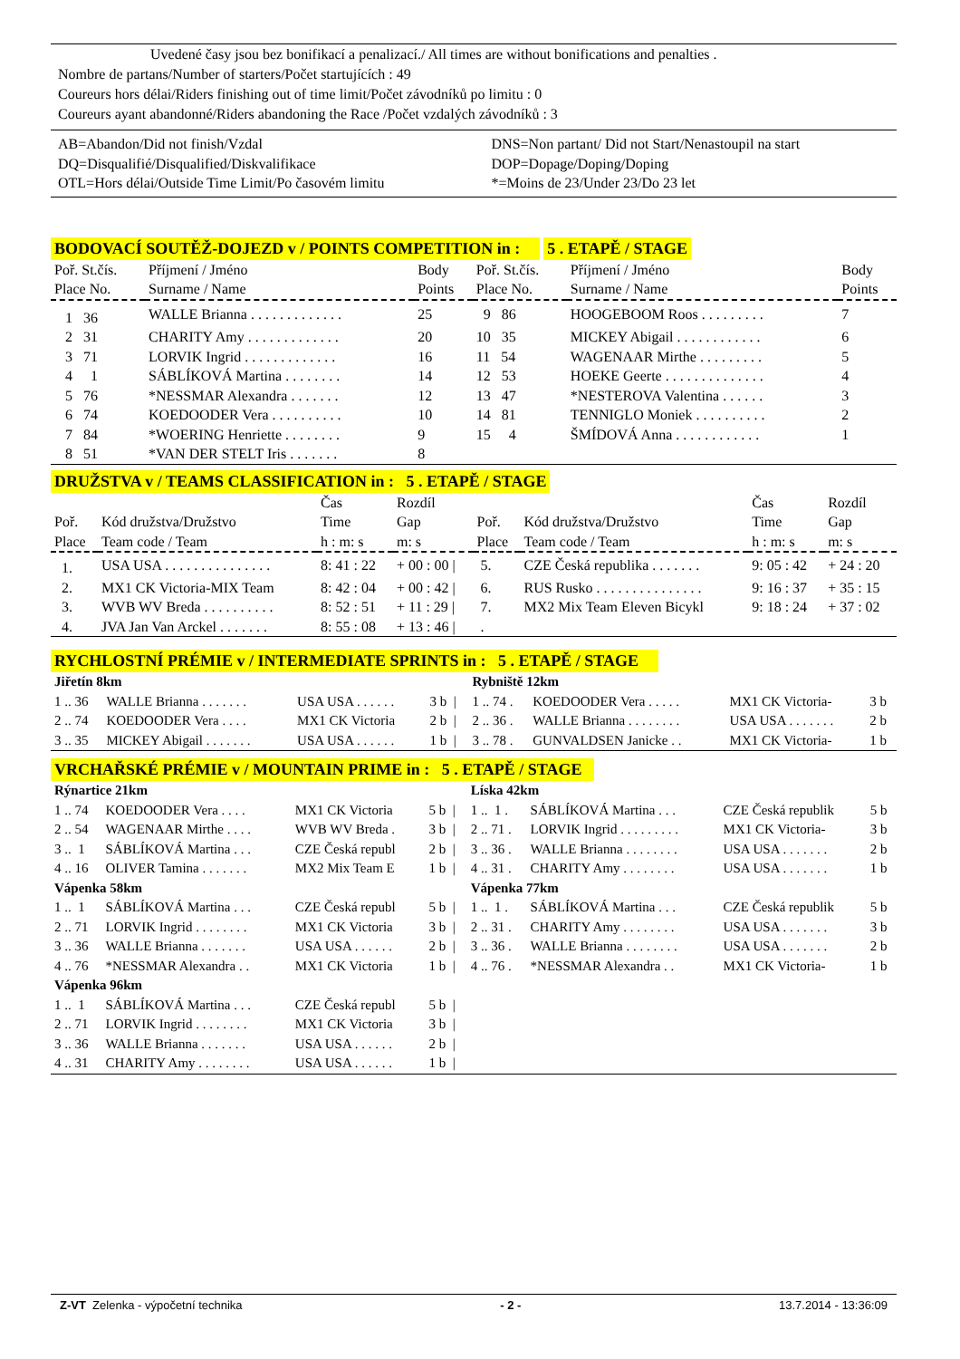Uvedené časy jsou bez bonifikací a penalizací./ All times are without bonifications and penalties .
Nombre de partans/Number of starters/Počet startujících : 49
Coureurs hors délai/Riders finishing out of time limit/Počet závodníků po limitu : 0
Coureurs ayant abandonné/Riders abandoning the Race /Počet vzdalých závodníků : 3
| AB=Abandon/Did not finish/Vzdal | DNS=Non partant/ Did not Start/Nenastoupil na start |
| DQ=Disqualifié/Disqualified/Diskvalifikace | DOP=Dopage/Doping/Doping |
| OTL=Hors délai/Outside Time Limit/Po časovém limitu | *=Moins de 23/Under 23/Do 23 let |
BODOVACÍ SOUTĚŽ-DOJEZD v / POINTS COMPETITION in : 5 . ETAPĚ / STAGE
| Poř. St.čís. Place No. | Příjmení / Jméno Surname / Name | Body Points | Poř. St.čís. Place No. | Příjmení / Jméno Surname / Name | Body Points |
| --- | --- | --- | --- | --- | --- |
| 1 36 | WALLE Brianna . . . . . . . . . . . . . | 25 | 9 86 | HOOGEBOOM Roos . . . . . . . . . | 7 |
| 2 31 | CHARITY Amy . . . . . . . . . . . . . | 20 | 10 35 | MICKEY Abigail . . . . . . . . . . . . | 6 |
| 3 71 | LORVIK Ingrid . . . . . . . . . . . . . | 16 | 11 54 | WAGENAAR Mirthe . . . . . . . . . | 5 |
| 4 1 | SÁBLÍKOVÁ Martina . . . . . . . . | 14 | 12 53 | HOEKE Geerte . . . . . . . . . . . . . . | 4 |
| 5 76 | *NESSMAR Alexandra . . . . . . . | 12 | 13 47 | *NESTEROVA Valentina . . . . . . | 3 |
| 6 74 | KOEDOODER Vera . . . . . . . . . . | 10 | 14 81 | TENNIGLO Moniek . . . . . . . . . . | 2 |
| 7 84 | *WOERING Henriette . . . . . . . . | 9 | 15 4 | ŠMÍDOVÁ Anna . . . . . . . . . . . . | 1 |
| 8 51 | *VAN DER STELT Iris . . . . . . . | 8 | | | |
DRUŽSTVA v / TEAMS CLASSIFICATION in : 5 . ETAPĚ / STAGE
| Poř. Place | Kód družstva/Družstvo Team code / Team | Čas Time h : m: s | Rozdíl Gap m: s | Poř. Place | Kód družstva/Družstvo Team code / Team | Čas Time h : m: s | Rozdíl Gap m: s |
| --- | --- | --- | --- | --- | --- | --- | --- |
| 1. | USA USA . . . . . . . . . . . . . . . | 8: 41 : 22 | + 00 : 00 / | 5. | CZE Česká republika . . . . . . . | 9: 05 : 42 | + 24 : 20 |
| 2. | MX1 CK Victoria-MIX Team | 8: 42 : 04 | + 00 : 42 / | 6. | RUS Rusko . . . . . . . . . . . . . . . | 9: 16 : 37 | + 35 : 15 |
| 3. | WVB WV Breda . . . . . . . . . . | 8: 52 : 51 | + 11 : 29 / | 7. | MX2 Mix Team Eleven Bicykl | 9: 18 : 24 | + 37 : 02 |
| 4. | JVA Jan Van Arckel . . . . . . . | 8: 55 : 08 | + 13 : 46 / | . | | | |
RYCHLOSTNÍ PRÉMIE v / INTERMEDIATE SPRINTS in : 5 . ETAPĚ / STAGE
| Jiřetín 8km | | | | Rybniště 12km | | | |
| 1 .. 36 | WALLE Brianna . . . . . . . | USA USA . . . . . . | 3 b / | 1 .. 74 . | KOEDOODER Vera . . . . . | MX1 CK Victoria- | 3 b |
| 2 .. 74 | KOEDOODER Vera . . . . | MX1 CK Victoria | 2 b / | 2 .. 36 . | WALLE Brianna . . . . . . . . | USA USA . . . . . . . | 2 b |
| 3 .. 35 | MICKEY Abigail . . . . . . . | USA USA . . . . . . | 1 b / | 3 .. 78 . | GUNVALDSEN Janicke . . | MX1 CK Victoria- | 1 b |
VRCHAŘSKÉ PRÉMIE v / MOUNTAIN PRIME in : 5 . ETAPĚ / STAGE
| Rýnartice 21km | | | | Líska 42km | | | |
| 1 .. 74 | KOEDOODER Vera . . . . | MX1 CK Victoria | 5 b / | 1 .. 1 . | SÁBLÍKOVÁ Martina . . . | CZE Česká republik | 5 b |
| 2 .. 54 | WAGENAAR Mirthe . . . . | WVB WV Breda . | 3 b / | 2 .. 71 . | LORVIK Ingrid . . . . . . . . . | MX1 CK Victoria- | 3 b |
| 3 .. 1 | SÁBLÍKOVÁ Martina . . . | CZE Česká republ | 2 b / | 3 .. 36 . | WALLE Brianna . . . . . . . . | USA USA . . . . . . . | 2 b |
| 4 .. 16 | OLIVER Tamina . . . . . . . | MX2 Mix Team E | 1 b / | 4 .. 31 . | CHARITY Amy . . . . . . . . | USA USA . . . . . . . | 1 b |
| Vápenka 58km | | | | Vápenka 77km | | | |
| 1 .. 1 | SÁBLÍKOVÁ Martina . . . | CZE Česká republ | 5 b / | 1 .. 1 . | SÁBLÍKOVÁ Martina . . . | CZE Česká republik | 5 b |
| 2 .. 71 | LORVIK Ingrid . . . . . . . . | MX1 CK Victoria | 3 b / | 2 .. 31 . | CHARITY Amy . . . . . . . . | USA USA . . . . . . . | 3 b |
| 3 .. 36 | WALLE Brianna . . . . . . . | USA USA . . . . . . | 2 b / | 3 .. 36 . | WALLE Brianna . . . . . . . . | USA USA . . . . . . . | 2 b |
| 4 .. 76 | *NESSMAR Alexandra . . | MX1 CK Victoria | 1 b / | 4 .. 76 . | *NESSMAR Alexandra . . | MX1 CK Victoria- | 1 b |
| Vápenka 96km | | | | | | | |
| 1 .. 1 | SÁBLÍKOVÁ Martina . . . | CZE Česká republ | 5 b / | | | | |
| 2 .. 71 | LORVIK Ingrid . . . . . . . . | MX1 CK Victoria | 3 b / | | | | |
| 3 .. 36 | WALLE Brianna . . . . . . . | USA USA . . . . . . | 2 b / | | | | |
| 4 .. 31 | CHARITY Amy . . . . . . . . | USA USA . . . . . . | 1 b / | | | | |
Z-VT Zelenka - výpočetní technika - 2 - 13.7.2014 - 13:36:09